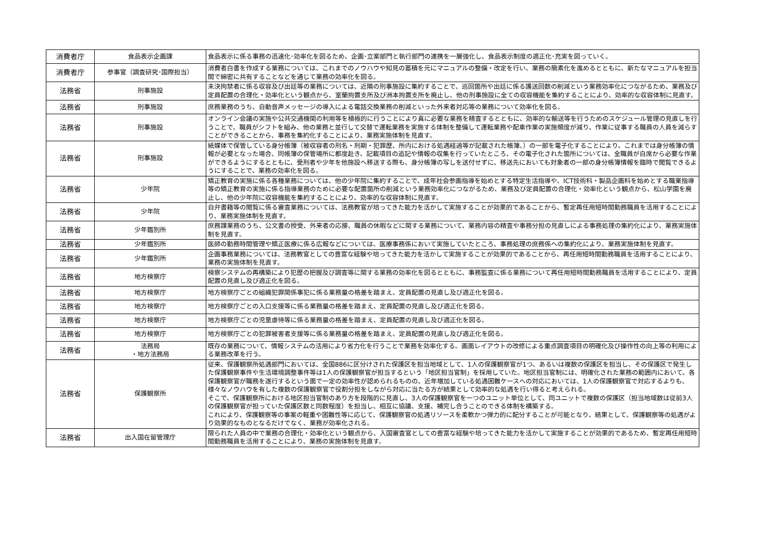| 消費者庁 | 食品表示企画課 | 食品表示に係る事務の迅速化･効率化を図るため、企画･立案部門と執行部門の連携を一層強化し、食品表示制度の適正化･充実を図っていく。 |
| 消費者庁 | 参事官（調査研究･国際担当） | 消費者白書を作成する業務については、これまでのノウハウや知見の蓄積を元にマニュアルの整備・改定を行い、業務の簡素化を進めるとともに、新たなマニュアルを担当間で綿密に共有することなどを通じて業務の効率化を図る。 |
| 法務省 | 刑事施設 | 未決拘禁者に係る収容及び出廷等の業務については、近隣の刑事施設に集約することで、巡回箇所や出廷に係る護送回数の削減という業務効率化につながるため、業務及び定員配置の合理化・効率化という観点から、室蘭拘置支所及び洲本拘置支所を廃止し、他の刑事施設に全ての収容機能を集約することにより、効率的な収容体制に見直す。 |
| 法務省 | 刑事施設 | 庶務業務のうち、自動音声メッセージの導入による電話交換業務の削減といった外来者対応等の業務について効率化を図る。 |
| 法務省 | 刑事施設 | オンライン会議の実施や公共交通機関の利用等を積極的に行うことにより真に必要な業務を精査するとともに、効率的な輸送等を行うためのスケジュール管理の見直しを行うことで、職員がシフトを組み、他の業務と並行して交替で運転業務を実施する体制を整備して運転業務や配車作業の実施頻度が減り、作業に従事する職員の人員を減らすことができることから、事務を集約化することにより、業務実施体制を見直す。 |
| 法務省 | 刑事施設 | 紙媒体で保管している身分帳簿（被収容者の刑名・刑期・犯罪歴、所内における処遇経過等が記載された帳簿。）の一部を電子化することにより、これまでは身分帳簿の情報が必要となった場合、同帳簿の保管場所に都度赴き、記載項目の追記や情報の収集を行っていたところ、その電子化された箇所については、全職員が自席から必要な作業ができるようにするとともに、受刑者や少年を他施設へ移送する際も、身分帳簿の写しを送付せずに、移送先においても対象者の一部の身分帳簿情報を臨時で閲覧できるようにすることで、業務の効率化を図る。 |
| 法務省 | 少年院 | 矯正教育の実施に係る各種業務については、他の少年院に集約することで、成年社会参画指導を始めとする特定生活指導や、ICT技術科・製品企画科を始めとする職業指導等の矯正教育の実施に係る指導業務のために必要な配置箇所の削減という業務効率化につながるため、業務及び定員配置の合理化・効率化という観点から、松山学園を廃止し、他の少年院に収容機能を集約することにより、効率的な収容体制に見直す。 |
| 法務省 | 少年院 | 自弁書籍等の閲覧に係る審査業務については、法務教官が培ってきた能力を活かして実施することが効果的であることから、暫定再任用短時間勤務職員を活用することにより、業務実施体制を見直す。 |
| 法務省 | 少年鑑別所 | 庶務課業務のうち、公文書の授受、外来者の応接、職員の休暇などに関する業務について、業務内容の精査や事務分担の見直しによる事務処理の集約化により、業務実施体制を見直す。 |
| 法務省 | 少年鑑別所 | 医師の勤務時間管理や矯正医療に係る広報などについては、医療事務係において実施していたところ、事務処理の庶務係への集約化により、業務実施体制を見直す。 |
| 法務省 | 少年鑑別所 | 企画事務業務については、法務教官としての豊富な経験や培ってきた能力を活かして実施することが効果的であることから、再任用短時間勤務職員を活用することにより、業務の実施体制を見直す。 |
| 法務省 | 地方検察庁 | 検察システムの再構築により犯歴の把握及び調査等に関する業務の効率化を図るとともに、事務監査に係る業務について再任用短時間勤務職員を活用することにより、定員配置の見直し及び適正化を図る。 |
| 法務省 | 地方検察庁 | 地方検察庁ごとの組織犯罪関係事犯に係る業務量の格差を踏まえ、定員配置の見直し及び適正化を図る。 |
| 法務省 | 地方検察庁 | 地方検察庁ごとの入口支援等に係る業務量の格差を踏まえ、定員配置の見直し及び適正化を図る。 |
| 法務省 | 地方検察庁 | 地方検察庁ごとの児童虐待等に係る業務量の格差を踏まえ、定員配置の見直し及び適正化を図る。 |
| 法務省 | 地方検察庁 | 地方検察庁ごとの犯罪被害者支援等に係る業務量の格差を踏まえ、定員配置の見直し及び適正化を図る。 |
| 法務省 | 法務局 ・地方法務局 | 既存の業務について、情報システムの活用により省力化を行うことで業務を効率化する。画面レイアウトの改修による重点調査項目の明確化及び操作性の向上等の利用による業務改革を行う。 |
| 法務省 | 保護観察所 | 従来、保護観察所処遇部門においては、全国886に区分けされた保護区を担当地域として、1人の保護観察官が1つ、あるいは複数の保護区を担当し、その保護区で発生した保護観察事件や生活環境調整事件等は1人の保護観察官が担当するという「地区担当官制」を採用していた。地区担当官制には、明確化された業務の範囲内において、各保護観察官が職務を遂行するという面で一定の効率性が認められるものの、近年増加している処遇困難ケースへの対応においては、1人の保護観察官で対応するよりも、様々なノウハウを有した複数の保護観察官で役割分担をしながら対応に当たる方が結果として効率的な処遇を行い得ると考えられる。 そこで、保護観察所における地区担当官制のあり方を段階的に見直し、3人の保護観察官を一つのユニット単位として、同ユニットで複数の保護区（担当地域数は従前3人の保護観察官が担っていた保護区数と同数程度）を担当し、相互に協議、支援、補完し合うことのできる体制を構築する。 これにより、保護観察等の事案の軽重や困難性等に応じて、保護観察官の処遇リソースを柔軟かつ弾力的に配分することが可能となり、結果として、保護観察等の処遇がより効果的なものとなるだけでなく、業務が効率化される。 |
| 法務省 | 出入国在留管理庁 | 限られた人員の中で業務の合理化・効率化という観点から、入国審査官としての豊富な経験や培ってきた能力を活かして実施することが効果的であるため、暫定再任用短時間勤務職員を活用することにより、業務の実施体制を見直す。 |